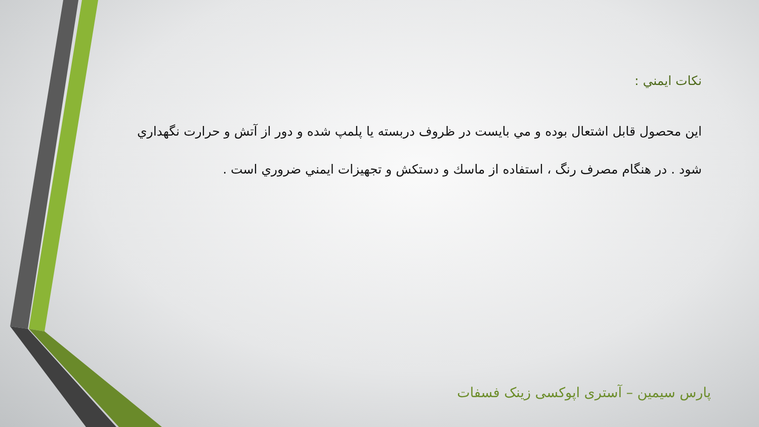نكات ايمني :
اين محصول قابل اشتعال بوده و مي بايست در ظروف دربسته يا پلمپ شده و دور از آتش و حرارت نگهداري شود . در هنگام مصرف رنگ ، استفاده از ماسك و دستكش و تجهيزات ايمني ضروري است .
پارس سیمین – آستری اپوکسی زینک فسفات